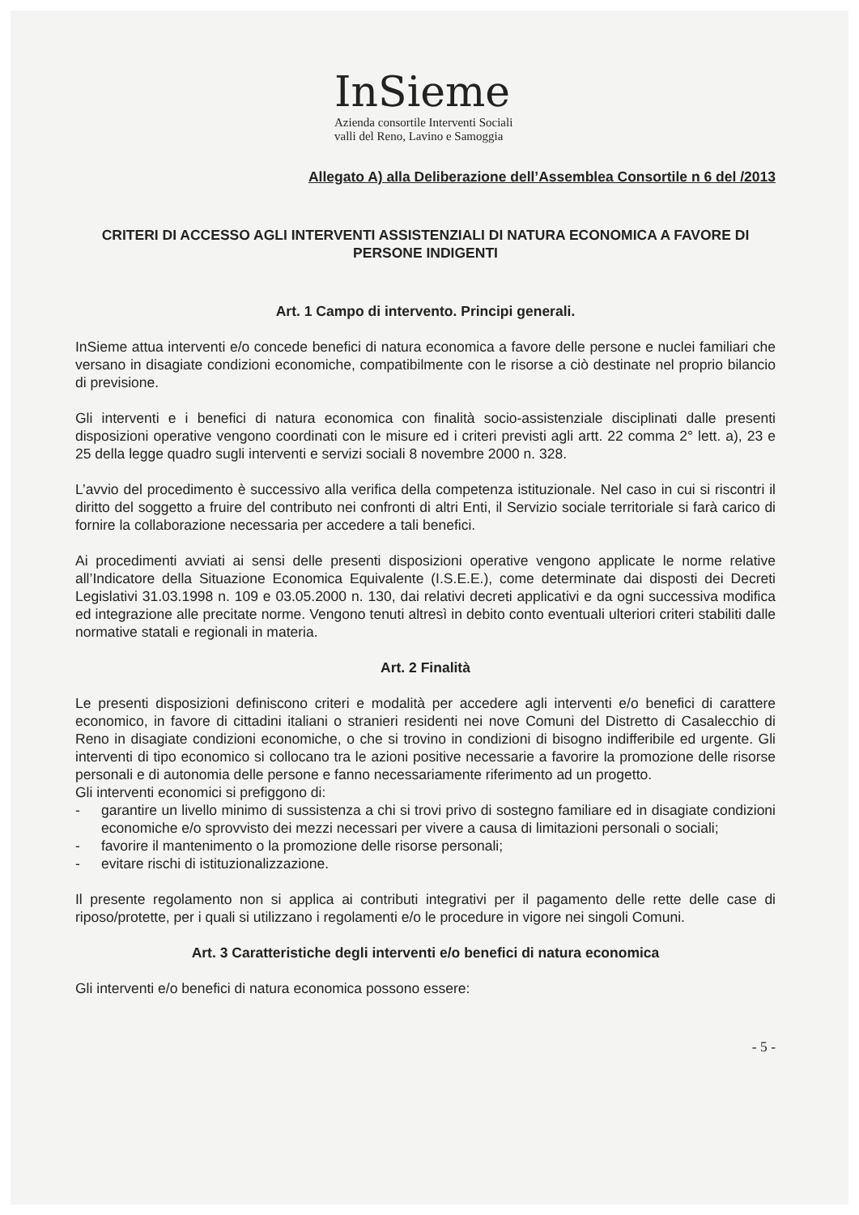InSieme
Azienda consortile Interventi Sociali
valli del Reno, Lavino e Samoggia
Allegato A) alla Deliberazione dell’Assemblea Consortile n 6 del /2013
CRITERI DI ACCESSO AGLI INTERVENTI ASSISTENZIALI DI NATURA ECONOMICA A FAVORE DI PERSONE INDIGENTI
Art. 1 Campo di intervento. Principi generali.
InSieme attua interventi e/o concede benefici di natura economica a favore delle persone e nuclei familiari che versano in disagiate condizioni economiche, compatibilmente con le risorse a ciò destinate nel proprio bilancio di previsione.
Gli interventi e i benefici di natura economica con finalità socio-assistenziale disciplinati dalle presenti disposizioni operative vengono coordinati con le misure ed i criteri previsti agli artt. 22 comma 2° lett. a), 23 e 25 della legge quadro sugli interventi e servizi sociali 8 novembre 2000 n. 328.
L’avvio del procedimento è successivo alla verifica della competenza istituzionale. Nel caso in cui si riscontri il diritto del soggetto a fruire del contributo nei confronti di altri Enti, il Servizio sociale territoriale si farà carico di fornire la collaborazione necessaria per accedere a tali benefici.
Ai procedimenti avviati ai sensi delle presenti disposizioni operative vengono applicate le norme relative all’Indicatore della Situazione Economica Equivalente (I.S.E.E.), come determinate dai disposti dei Decreti Legislativi 31.03.1998 n. 109 e 03.05.2000 n. 130, dai relativi decreti applicativi e da ogni successiva modifica ed integrazione alle precitate norme. Vengono tenuti altresì in debito conto eventuali ulteriori criteri stabiliti dalle normative statali e regionali in materia.
Art. 2 Finalità
Le presenti disposizioni definiscono criteri e modalità per accedere agli interventi e/o benefici di carattere economico, in favore di cittadini italiani o stranieri residenti nei nove Comuni del Distretto di Casalecchio di Reno in disagiate condizioni economiche, o che si trovino in condizioni di bisogno indifferibile ed urgente. Gli interventi di tipo economico si collocano tra le azioni positive necessarie a favorire la promozione delle risorse personali e di autonomia delle persone e fanno necessariamente riferimento ad un progetto.
Gli interventi economici si prefiggono di:
- garantire un livello minimo di sussistenza a chi si trovi privo di sostegno familiare ed in disagiate condizioni economiche e/o sprovvisto dei mezzi necessari per vivere a causa di limitazioni personali o sociali;
- favorire il mantenimento o la promozione delle risorse personali;
- evitare rischi di istituzionalizzazione.
Il presente regolamento non si applica ai contributi integrativi per il pagamento delle rette delle case di riposo/protette, per i quali si utilizzano i regolamenti e/o le procedure in vigore nei singoli Comuni.
Art. 3 Caratteristiche degli interventi e/o benefici di natura economica
Gli interventi e/o benefici di natura economica possono essere:
- 5 -